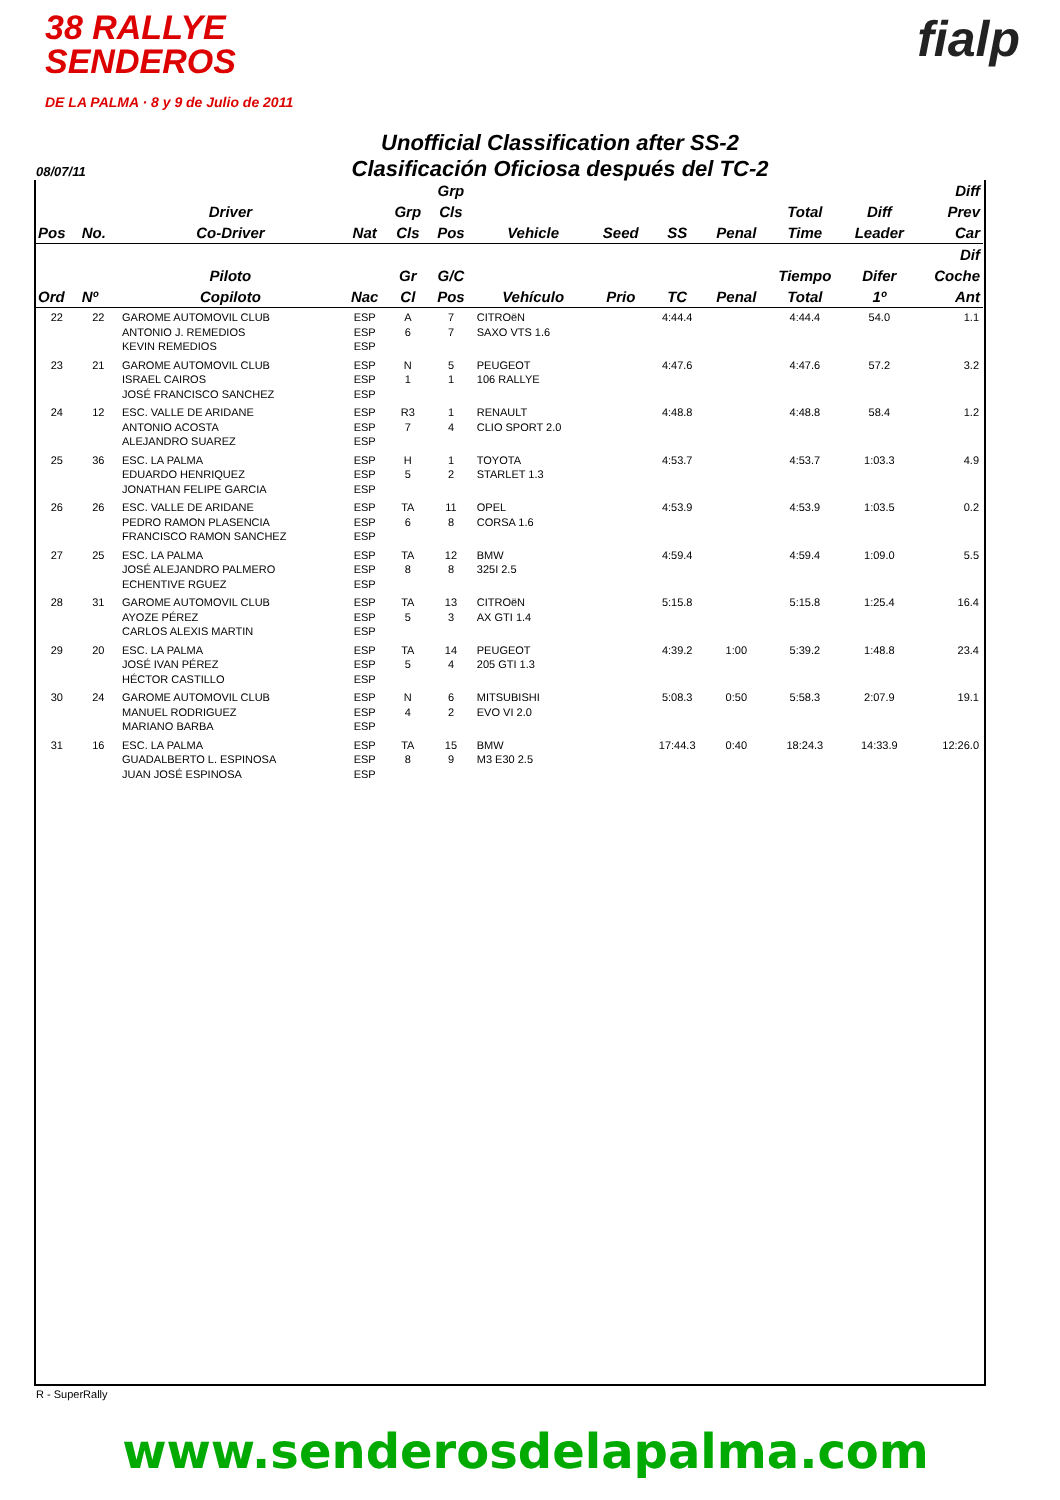38 RALLYE
SENDEROS
DE LA PALMA · 8 y 9 de Julio de 2011
fialp
Unofficial Classification after SS-2
Clasificación Oficiosa después del TC-2
08/07/11
| | | | | | Grp | | | | | | | Diff |
| --- | --- | --- | --- | --- | --- | --- | --- | --- | --- | --- | --- | --- |
| | | Driver | | Grp | Cls | | | | | Total | Diff | Prev |
| Pos | No. | Co-Driver | Nat | Cls | Pos | Vehicle | Seed | SS | Penal | Time | Leader | Car |
| | | | | | | | | | | | | Dif |
| | | Piloto | | Gr | G/C | | | | | Tiempo | Difer | Coche |
| Ord | Nº | Copiloto | Nac | Cl | Pos | Vehículo | Prio | TC | Penal | Total | 1º | Ant |
| 22 | 22 | GAROME AUTOMOVIL CLUB ANTONIO J. REMEDIOS KEVIN REMEDIOS | ESP ESP ESP | A 6 | 7 7 | CITROëN SAXO VTS 1.6 | | 4:44.4 | | 4:44.4 | 54.0 | 1.1 |
| 23 | 21 | GAROME AUTOMOVIL CLUB ISRAEL CAIROS JOSÉ FRANCISCO SANCHEZ | ESP ESP ESP | N 1 | 5 1 | PEUGEOT 106 RALLYE | | 4:47.6 | | 4:47.6 | 57.2 | 3.2 |
| 24 | 12 | ESC. VALLE DE ARIDANE ANTONIO ACOSTA ALEJANDRO SUAREZ | ESP ESP ESP | R3 7 | 1 4 | RENAULT CLIO SPORT 2.0 | | 4:48.8 | | 4:48.8 | 58.4 | 1.2 |
| 25 | 36 | ESC. LA PALMA EDUARDO HENRIQUEZ JONATHAN FELIPE GARCIA | ESP ESP ESP | H 5 | 1 2 | TOYOTA STARLET 1.3 | | 4:53.7 | | 4:53.7 | 1:03.3 | 4.9 |
| 26 | 26 | ESC. VALLE DE ARIDANE PEDRO RAMON PLASENCIA FRANCISCO RAMON SANCHEZ | ESP ESP ESP | TA 6 | 11 8 | OPEL CORSA 1.6 | | 4:53.9 | | 4:53.9 | 1:03.5 | 0.2 |
| 27 | 25 | ESC. LA PALMA JOSÉ ALEJANDRO PALMERO ECHENTIVE RGUEZ | ESP ESP ESP | TA 8 | 12 8 | BMW 325I 2.5 | | 4:59.4 | | 4:59.4 | 1:09.0 | 5.5 |
| 28 | 31 | GAROME AUTOMOVIL CLUB AYOZE PÉREZ CARLOS ALEXIS MARTIN | ESP ESP ESP | TA 5 | 13 3 | CITROëN AX GTI 1.4 | | 5:15.8 | | 5:15.8 | 1:25.4 | 16.4 |
| 29 | 20 | ESC. LA PALMA JOSÉ IVAN PÉREZ HÉCTOR CASTILLO | ESP ESP ESP | TA 5 | 14 4 | PEUGEOT 205 GTI 1.3 | | 4:39.2 | 1:00 | 5:39.2 | 1:48.8 | 23.4 |
| 30 | 24 | GAROME AUTOMOVIL CLUB MANUEL RODRIGUEZ MARIANO BARBA | ESP ESP ESP | N 4 | 6 2 | MITSUBISHI EVO VI 2.0 | | 5:08.3 | 0:50 | 5:58.3 | 2:07.9 | 19.1 |
| 31 | 16 | ESC. LA PALMA GUADALBERTO L. ESPINOSA JUAN JOSÉ ESPINOSA | ESP ESP ESP | TA 8 | 15 9 | BMW M3 E30 2.5 | | 17:44.3 | 0:40 | 18:24.3 | 14:33.9 | 12:26.0 |
R - SuperRally
www.senderosdelapalma.com